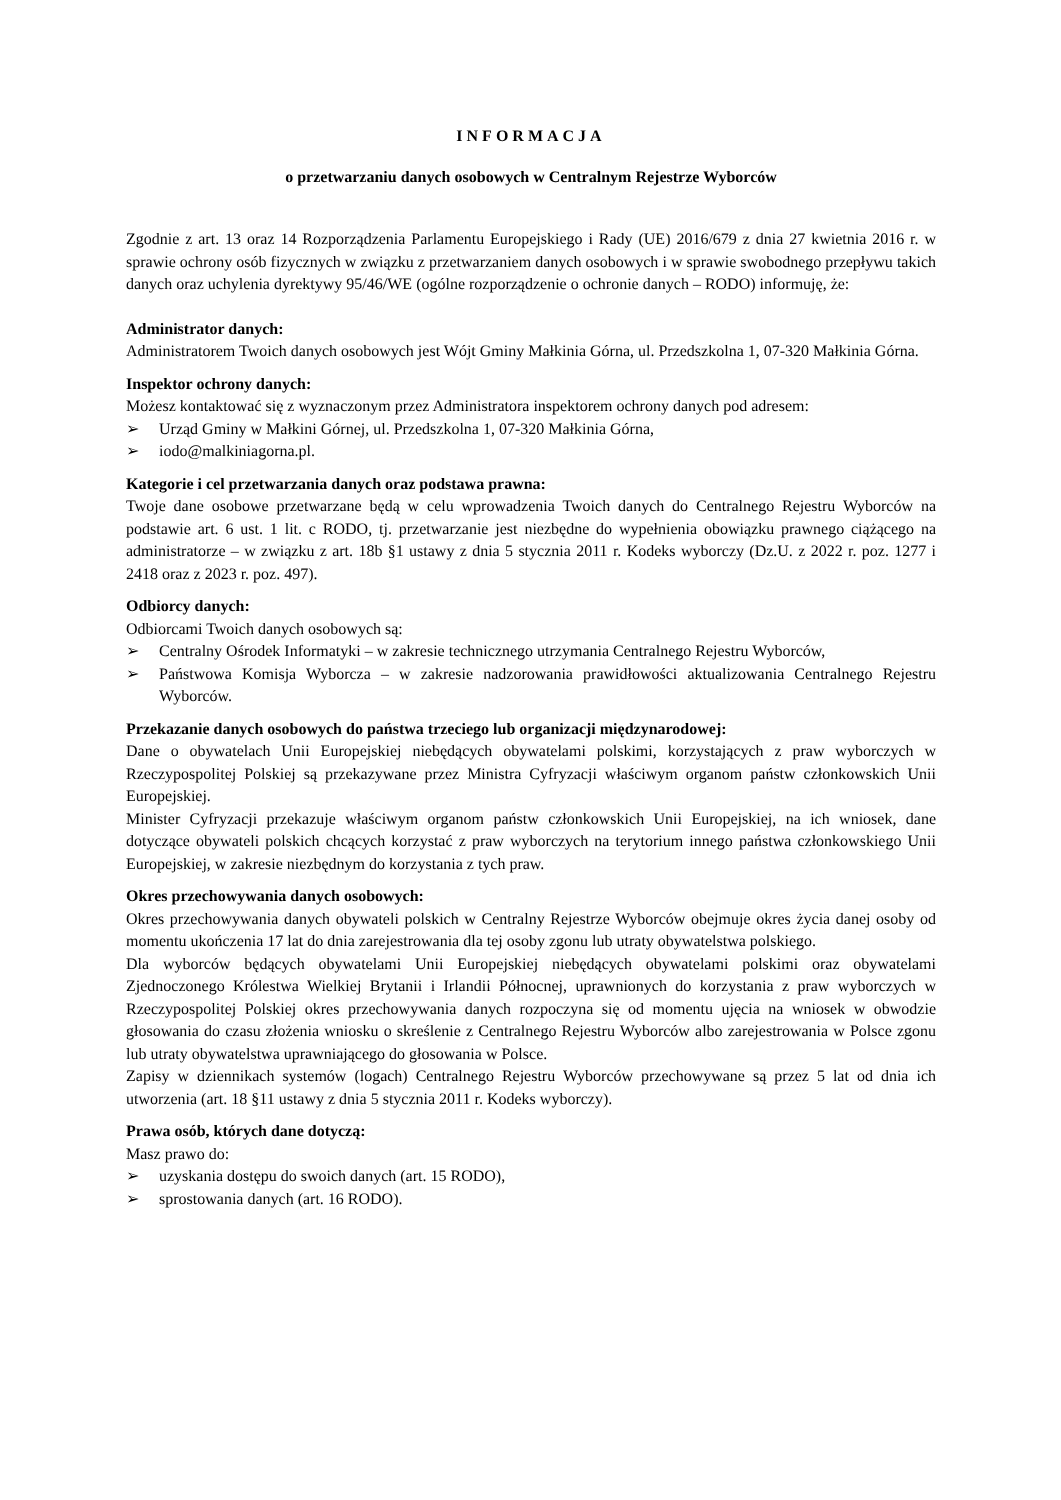INFORMACJA
o przetwarzaniu danych osobowych w Centralnym Rejestrze Wyborców
Zgodnie z art. 13 oraz 14 Rozporządzenia Parlamentu Europejskiego i Rady (UE) 2016/679 z dnia 27 kwietnia 2016 r. w sprawie ochrony osób fizycznych w związku z przetwarzaniem danych osobowych i w sprawie swobodnego przepływu takich danych oraz uchylenia dyrektywy 95/46/WE (ogólne rozporządzenie o ochronie danych – RODO) informuję, że:
Administrator danych:
Administratorem Twoich danych osobowych jest Wójt Gminy Małkinia Górna, ul. Przedszkolna 1, 07-320 Małkinia Górna.
Inspektor ochrony danych:
Możesz kontaktować się z wyznaczonym przez Administratora inspektorem ochrony danych pod adresem:
➢ Urząd Gminy w Małkini Górnej, ul. Przedszkolna 1, 07-320 Małkinia Górna,
➢ iodo@malkiniagorna.pl.
Kategorie i cel przetwarzania danych oraz podstawa prawna:
Twoje dane osobowe przetwarzane będą w celu wprowadzenia Twoich danych do Centralnego Rejestru Wyborców na podstawie art. 6 ust. 1 lit. c RODO, tj. przetwarzanie jest niezbędne do wypełnienia obowiązku prawnego ciążącego na administratorze – w związku z art. 18b §1 ustawy z dnia 5 stycznia 2011 r. Kodeks wyborczy (Dz.U. z 2022 r. poz. 1277 i 2418 oraz z 2023 r. poz. 497).
Odbiorcy danych:
Odbiorcami Twoich danych osobowych są:
➢ Centralny Ośrodek Informatyki – w zakresie technicznego utrzymania Centralnego Rejestru Wyborców,
➢ Państwowa Komisja Wyborcza – w zakresie nadzorowania prawidłowości aktualizowania Centralnego Rejestru Wyborców.
Przekazanie danych osobowych do państwa trzeciego lub organizacji międzynarodowej:
Dane o obywatelach Unii Europejskiej niebędących obywatelami polskimi, korzystających z praw wyborczych w Rzeczypospolitej Polskiej są przekazywane przez Ministra Cyfryzacji właściwym organom państw członkowskich Unii Europejskiej.
Minister Cyfryzacji przekazuje właściwym organom państw członkowskich Unii Europejskiej, na ich wniosek, dane dotyczące obywateli polskich chcących korzystać z praw wyborczych na terytorium innego państwa członkowskiego Unii Europejskiej, w zakresie niezbędnym do korzystania z tych praw.
Okres przechowywania danych osobowych:
Okres przechowywania danych obywateli polskich w Centralny Rejestrze Wyborców obejmuje okres życia danej osoby od momentu ukończenia 17 lat do dnia zarejestrowania dla tej osoby zgonu lub utraty obywatelstwa polskiego.
Dla wyborców będących obywatelami Unii Europejskiej niebędących obywatelami polskimi oraz obywatelami Zjednoczonego Królestwa Wielkiej Brytanii i Irlandii Północnej, uprawnionych do korzystania z praw wyborczych w Rzeczypospolitej Polskiej okres przechowywania danych rozpoczyna się od momentu ujęcia na wniosek w obwodzie głosowania do czasu złożenia wniosku o skreślenie z Centralnego Rejestru Wyborców albo zarejestrowania w Polsce zgonu lub utraty obywatelstwa uprawniającego do głosowania w Polsce.
Zapisy w dziennikach systemów (logach) Centralnego Rejestru Wyborców przechowywane są przez 5 lat od dnia ich utworzenia (art. 18 §11 ustawy z dnia 5 stycznia 2011 r. Kodeks wyborczy).
Prawa osób, których dane dotyczą:
Masz prawo do:
➢ uzyskania dostępu do swoich danych (art. 15 RODO),
➢ sprostowania danych (art. 16 RODO).